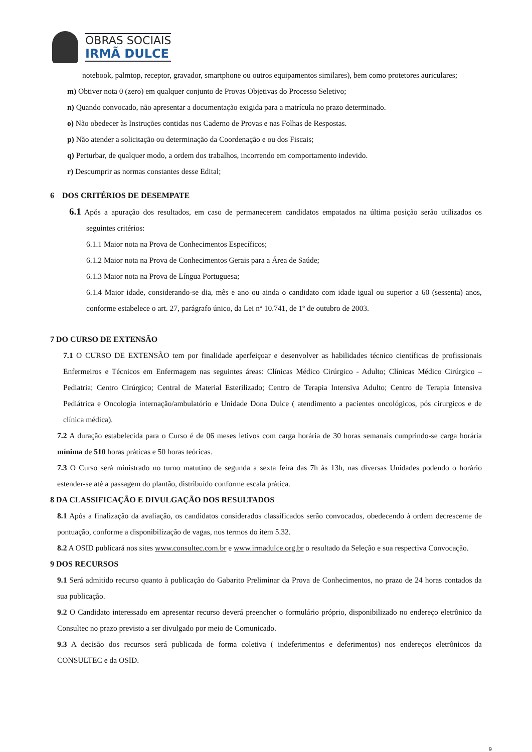OBRAS SOCIAIS
IRMÃ DULCE
notebook, palmtop, receptor, gravador, smartphone ou outros equipamentos similares), bem como protetores auriculares;
m) Obtiver nota 0 (zero) em qualquer conjunto de Provas Objetivas do Processo Seletivo;
n) Quando convocado, não apresentar a documentação exigida para a matrícula no prazo determinado.
o) Não obedecer às Instruções contidas nos Caderno de Provas e nas Folhas de Respostas.
p) Não atender a solicitação ou determinação da Coordenação e ou dos Fiscais;
q) Perturbar, de qualquer modo, a ordem dos trabalhos, incorrendo em comportamento indevido.
r) Descumprir as normas constantes desse Edital;
6 DOS CRITÉRIOS DE DESEMPATE
6.1 Após a apuração dos resultados, em caso de permanecerem candidatos empatados na última posição serão utilizados os seguintes critérios:
6.1.1 Maior nota na Prova de Conhecimentos Específicos;
6.1.2 Maior nota na Prova de Conhecimentos Gerais para a Área de Saúde;
6.1.3 Maior nota na Prova de Língua Portuguesa;
6.1.4 Maior idade, considerando-se dia, mês e ano ou ainda o candidato com idade igual ou superior a 60 (sessenta) anos, conforme estabelece o art. 27, parágrafo único, da Lei nº 10.741, de 1º de outubro de 2003.
7 DO CURSO DE EXTENSÃO
7.1 O CURSO DE EXTENSÃO tem por finalidade aperfeiçoar e desenvolver as habilidades técnico científicas de profissionais Enfermeiros e Técnicos em Enfermagem nas seguintes áreas: Clínicas Médico Cirúrgico - Adulto; Clínicas Médico Cirúrgico – Pediatria; Centro Cirúrgico; Central de Material Esterilizado; Centro de Terapia Intensiva Adulto; Centro de Terapia Intensiva Pediátrica e Oncologia internação/ambulatório e Unidade Dona Dulce ( atendimento a pacientes oncológicos, pós cirurgicos e de clínica médica).
7.2 A duração estabelecida para o Curso é de 06 meses letivos com carga horária de 30 horas semanais cumprindo-se carga horária mínima de 510 horas práticas e 50 horas teóricas.
7.3 O Curso será ministrado no turno matutino de segunda a sexta feira das 7h às 13h, nas diversas Unidades podendo o horário estender-se até a passagem do plantão, distribuído conforme escala prática.
8 DA CLASSIFICAÇÃO E DIVULGAÇÃO DOS RESULTADOS
8.1 Após a finalização da avaliação, os candidatos considerados classificados serão convocados, obedecendo à ordem decrescente de pontuação, conforme a disponibilização de vagas, nos termos do item 5.32.
8.2 A OSID publicará nos sites www.consultec.com.br e www.irmadulce.org.br o resultado da Seleção e sua respectiva Convocação.
9 DOS RECURSOS
9.1 Será admitido recurso quanto à publicação do Gabarito Preliminar da Prova de Conhecimentos, no prazo de 24 horas contados da sua publicação.
9.2 O Candidato interessado em apresentar recurso deverá preencher o formulário próprio, disponibilizado no endereço eletrônico da Consultec no prazo previsto a ser divulgado por meio de Comunicado.
9.3 A decisão dos recursos será publicada de forma coletiva ( indeferimentos e deferimentos) nos endereços eletrônicos da CONSULTEC e da OSID.
9